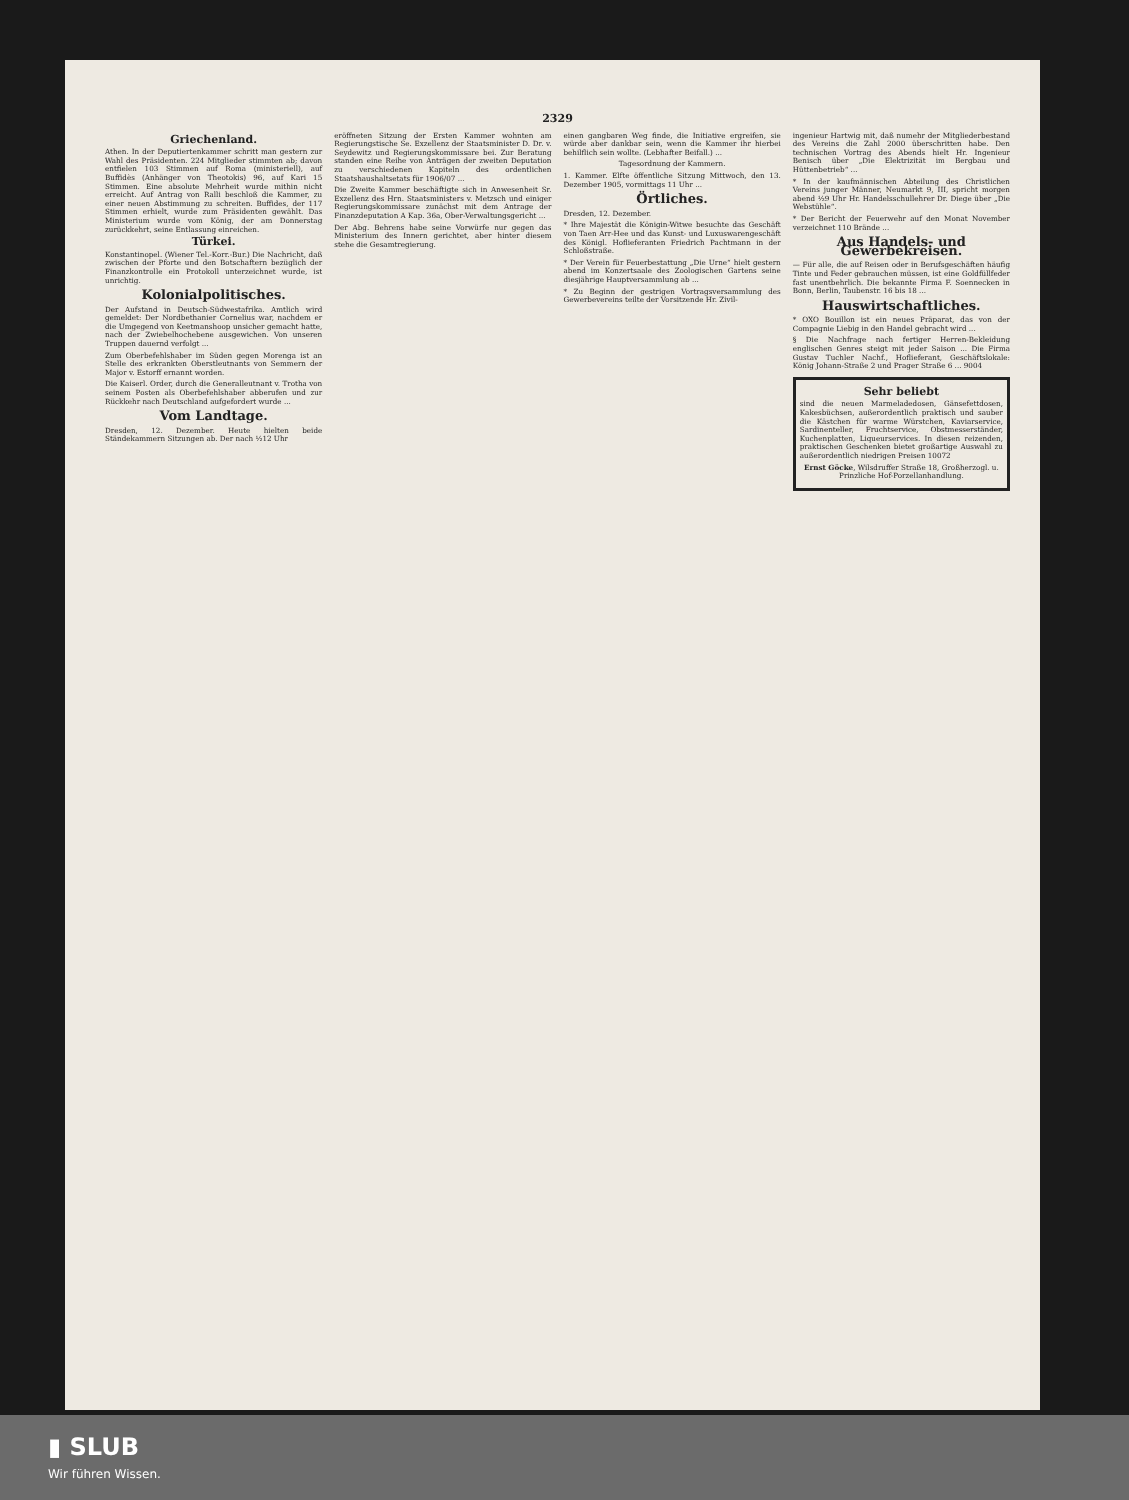2329
Griechenland.
Athen. In der Deputiertenkammer schritt man gestern zur Wahl des Präsidenten. 224 Mitglieder stimmten ab; davon entfielen 103 Stimmen auf Roma (ministeriell), auf Buffidès (Anhänger von Theotokis) 96, auf Kari 15 Stimmen. Eine absolute Mehrheit wurde mithin nicht erreicht. Auf Antrag von Ralli beschloß die Kammer, zu einer neuen Abstimmung zu schreiten. Buffides, der 117 Stimmen erhielt, wurde zum Präsidenten gewählt. Das Ministerium wurde vom König, der am Donnerstag zurückkehrt, seine Entlassung einreichen.
Türkei.
Konstantinopel. (Wiener Tel.-Korr.-Bur.) Die Nachricht, daß zwischen der Pforte und den Botschaftern bezüglich der Finanzkontrolle ein Protokoll unterzeichnet wurde, ist unrichtig.
Kolonialpolitisches.
Der Aufstand in Deutsch-Südwestafrika. Amtlich wird gemeldet: Der Nordbethanier Cornelius war, nachdem er die Umgegend von Keetmanshoop unsicher gemacht hatte, nach der Zwiebelhochebene ausgewichen. Von unseren Truppen dauernd verfolgt ...
Zum Oberbefehlshaber im Süden gegen Morenga ist an Stelle des erkrankten Oberstleutnants von Semmern der Major v. Estorff ernannt worden.
Die Kaiserl. Order, durch die Generalleutnant v. Trotha von seinem Posten als Oberbefehlshaber abberufen und zur Rückkehr nach Deutschland aufgefordert wurde ...
Vom Landtage.
Dresden, 12. Dezember. Heute hielten beide Ständekammern Sitzungen ab. Der nach ½12 Uhr
eröffneten Sitzung der Ersten Kammer wohnten am Regierungstische Se. Exzellenz der Staatsminister D. Dr. v. Seydewitz und Regierungskommissare bei. Zur Beratung standen eine Reihe von Anträgen der zweiten Deputation zu verschiedenen Kapiteln des ordentlichen Staatshaushaltsetats für 1906/07 ...
Die Zweite Kammer beschäftigte sich in Anwesenheit Sr. Exzellenz des Hrn. Staatsministers v. Metzsch und einiger Regierungskommissare zunächst mit dem Antrage der Finanzdeputation A Kap. 36a, Ober-Verwaltungsgericht ...
Der Abg. Behrens habe seine Vorwürfe nur gegen das Ministerium des Innern gerichtet, aber hinter diesem stehe die Gesamtregierung.
einen gangbaren Weg finde, die Initiative ergreifen, sie würde aber dankbar sein, wenn die Kammer ihr hierbei behilflich sein wollte. (Lebhafter Beifall.) ...
Tagesordnung der Kammern.
1. Kammer. Elfte öffentliche Sitzung Mittwoch, den 13. Dezember 1905, vormittags 11 Uhr ...
Örtliches.
Dresden, 12. Dezember.
* Ihre Majestät die Königin-Witwe besuchte das Geschäft von Taen Arr-Hee und das Kunst- und Luxuswarengeschäft des Königl. Hoflieferanten Friedrich Pachtmann in der Schloßstraße.
* Der Verein für Feuerbestattung „Die Urne“ hielt gestern abend im Konzertsaale des Zoologischen Gartens seine diesjährige Hauptversammlung ab ...
* Zu Beginn der gestrigen Vortragsversammlung des Gewerbevereins teilte der Vorsitzende Hr. Zivil-
ingenieur Hartwig mit, daß numehr der Mitgliederbestand des Vereins die Zahl 2000 überschritten habe. Den technischen Vortrag des Abends hielt Hr. Ingenieur Benisch über „Die Elektrizität im Bergbau und Hüttenbetrieb“ ...
* In der kaufmännischen Abteilung des Christlichen Vereins junger Männer, Neumarkt 9, III, spricht morgen abend ½9 Uhr Hr. Handelsschullehrer Dr. Diege über „Die Webstühle“.
* Der Bericht der Feuerwehr auf den Monat November verzeichnet 110 Brände ...
Aus Handels- und Gewerbekreisen.
— Für alle, die auf Reisen oder in Berufsgeschäften häufig Tinte und Feder gebrauchen müssen, ist eine Goldfüllfeder fast unentbehrlich. Die bekannte Firma F. Soennecken in Bonn, Berlin, Taubenstr. 16 bis 18 ...
Hauswirtschaftliches.
* OXO Bouillon ist ein neues Präparat, das von der Compagnie Liebig in den Handel gebracht wird ...
§ Die Nachfrage nach fertiger Herren-Bekleidung englischen Genres steigt mit jeder Saison ... Die Firma Gustav Tuchler Nachf., Hoflieferant, Geschäftslokale: König Johann-Straße 2 und Prager Straße 6 ... 9004
Sehr beliebt
sind die neuen Marmeladedosen, Gänsefettdosen, Kakesbüchsen, außerordentlich praktisch und sauber die Kästchen für warme Würstchen, Kaviarservice, Sardinenteller, Fruchtservice, Obstmesserständer, Kuchenplatten, Liqueurservices. In diesen reizenden, praktischen Geschenken bietet großartige Auswahl zu außerordentlich niedrigen Preisen 10072
Ernst Göcke, Wilsdruffer Straße 18, Großherzogl. u. Prinzliche Hof-Porzellanhandlung.
▮ SLUB
Wir führen Wissen.